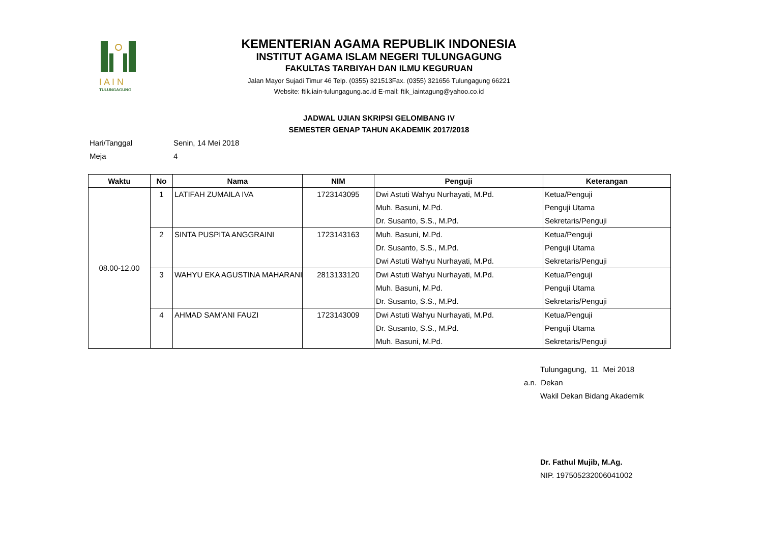I A I N
TULUNGAGUNG
KEMENTERIAN AGAMA REPUBLIK INDONESIA
INSTITUT AGAMA ISLAM NEGERI TULUNGAGUNG
FAKULTAS TARBIYAH DAN ILMU KEGURUAN
Jalan Mayor Sujadi Timur 46 Telp. (0355) 321513Fax. (0355) 321656 Tulungagung 66221
Website: ftik.iain-tulungagung.ac.id E-mail: ftik_iaintagung@yahoo.co.id
JADWAL UJIAN SKRIPSI GELOMBANG IV
SEMESTER GENAP TAHUN AKADEMIK 2017/2018
Hari/Tanggal Senin, 14 Mei 2018
Meja 4
| Waktu | No | Nama | NIM | Penguji | Keterangan |
| --- | --- | --- | --- | --- | --- |
| 08.00-12.00 | 1 | LATIFAH ZUMAILA IVA | 1723143095 | Dwi Astuti Wahyu Nurhayati, M.Pd. Muh. Basuni, M.Pd. Dr. Susanto, S.S., M.Pd. | Ketua/Penguji Penguji Utama Sekretaris/Penguji |
| | 2 | SINTA PUSPITA ANGGRAINI | 1723143163 | Muh. Basuni, M.Pd. Dr. Susanto, S.S., M.Pd. Dwi Astuti Wahyu Nurhayati, M.Pd. | Ketua/Penguji Penguji Utama Sekretaris/Penguji |
| | 3 | WAHYU EKA AGUSTINA MAHARANI | 2813133120 | Dwi Astuti Wahyu Nurhayati, M.Pd. Muh. Basuni, M.Pd. Dr. Susanto, S.S., M.Pd. | Ketua/Penguji Penguji Utama Sekretaris/Penguji |
| | 4 | AHMAD SAM'ANI FAUZI | 1723143009 | Dwi Astuti Wahyu Nurhayati, M.Pd. Dr. Susanto, S.S., M.Pd. Muh. Basuni, M.Pd. | Ketua/Penguji Penguji Utama Sekretaris/Penguji |
Tulungagung, 11 Mei 2018
a.n. Dekan
Wakil Dekan Bidang Akademik
Dr. Fathul Mujib, M.Ag.
NIP. 197505232006041002